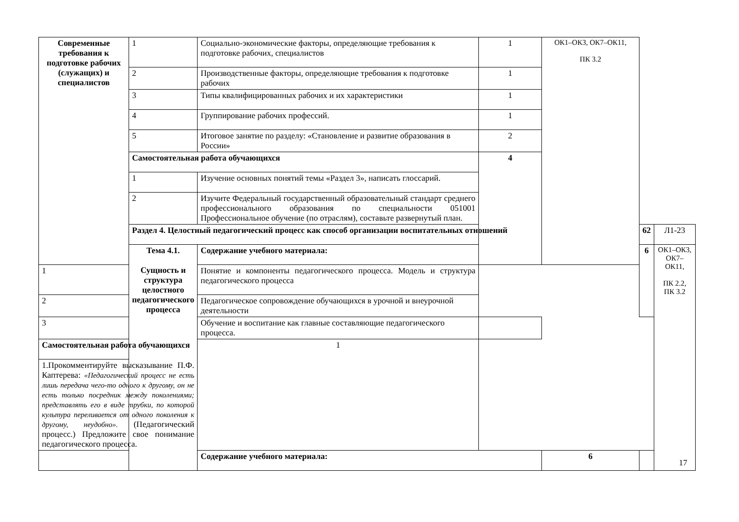| Современные требования к подготовке рабочих (служащих) и специалистов | 1 | Социально-экономические факторы, определяющие требования к подготовке рабочих, специалистов | 1 | ОК1–ОК3, ОК7–ОК11, ПК 3.2 | | |
| | 2 | Производственные факторы, определяющие требования к подготовке рабочих | 1 | | | |
| | 3 | Типы квалифицированных рабочих и их характеристики | 1 | | | |
| | 4 | Группирование рабочих профессий. | 1 | | | |
| | 5 | Итоговое занятие по разделу: «Становление и развитие образования в России» | 2 | | | |
| | Самостоятельная работа обучающихся | | 4 | | | |
| | 1 | Изучение основных понятий темы «Раздел 3», написать глоссарий. | | | | |
| | 2 | Изучите Федеральный государственный образовательный стандарт среднего профессионального образования по специальности 051001 Профессиональное обучение (по отраслям), составьте развернутый план. | | | | |
| | Раздел 4. Целостный педагогический процесс как способ организации воспитательных отношений | | | | 62 | Л1-23 |
| | Тема 4.1. Сущность и структура целостного педагогического процесса | Содержание учебного материала: | | | 6 | ОК1–ОК3, ОК7–ОК11, ПК 2.2, ПК 3.2 |
| 1 | | Понятие и компоненты педагогического процесса. Модель и структура педагогического процесса | | | | |
| 2 | | Педагогическое сопровождение обучающихся в урочной и внеурочной деятельности | | | | |
| 3 | | Обучение и воспитание как главные составляющие педагогического процесса. | | | | |
| Самостоятельная работа обучающихся | | 1 | | | | |
| 1.Прокомментируйте высказывание П.Ф. Каптерева: «Педагогический процесс не есть лишь передача чего-то одного к другому, он не есть только посредник между поколениями; представлять его в виде трубки, по которой культура переливается от одного поколения к другому, неудобно». (Педагогический процесс.) Предложите свое понимание педагогического процесса. | | | | | | |
| | | Содержание учебного материала: | | 6 | | |
17